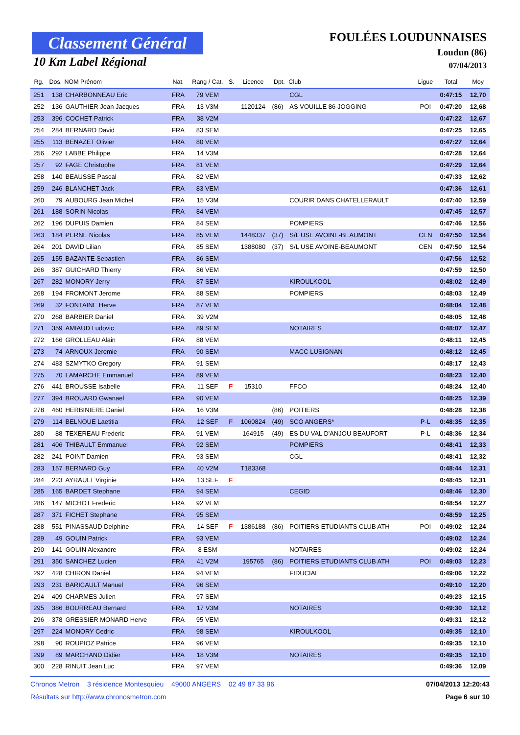Classement Général
10 Km Label Régional
FOULÉES LOUDUNNAISES
Loudun (86)
07/04/2013
| Rg. | Dos. | NOM Prénom | Nat. | Rang / Cat. | S. | Licence | Dpt. | Club | Ligue | Total | Moy |
| --- | --- | --- | --- | --- | --- | --- | --- | --- | --- | --- | --- |
| 251 | 138 | CHARBONNEAU Eric | FRA | 79 VEM | | | | CGL | | 0:47:15 | 12,70 |
| 252 | 136 | GAUTHIER Jean Jacques | FRA | 13 V3M | | 1120124 | (86) | AS VOUILLE 86 JOGGING | POI | 0:47:20 | 12,68 |
| 253 | 396 | COCHET Patrick | FRA | 38 V2M | | | | | | 0:47:22 | 12,67 |
| 254 | 284 | BERNARD David | FRA | 83 SEM | | | | | | 0:47:25 | 12,65 |
| 255 | 113 | BENAZET Olivier | FRA | 80 VEM | | | | | | 0:47:27 | 12,64 |
| 256 | 292 | LABBE Philippe | FRA | 14 V3M | | | | | | 0:47:28 | 12,64 |
| 257 | 92 | FAGE Christophe | FRA | 81 VEM | | | | | | 0:47:29 | 12,64 |
| 258 | 140 | BEAUSSE Pascal | FRA | 82 VEM | | | | | | 0:47:33 | 12,62 |
| 259 | 246 | BLANCHET Jack | FRA | 83 VEM | | | | | | 0:47:36 | 12,61 |
| 260 | 79 | AUBOURG Jean Michel | FRA | 15 V3M | | | | COURIR DANS CHATELLERAULT | | 0:47:40 | 12,59 |
| 261 | 188 | SORIN Nicolas | FRA | 84 VEM | | | | | | 0:47:45 | 12,57 |
| 262 | 196 | DUPUIS Damien | FRA | 84 SEM | | | | POMPIERS | | 0:47:46 | 12,56 |
| 263 | 184 | PERNE Nicolas | FRA | 85 VEM | | 1448337 | (37) | S/L USE AVOINE-BEAUMONT | CEN | 0:47:50 | 12,54 |
| 264 | 201 | DAVID Lilian | FRA | 85 SEM | | 1388080 | (37) | S/L USE AVOINE-BEAUMONT | CEN | 0:47:50 | 12,54 |
| 265 | 155 | BAZANTE Sebastien | FRA | 86 SEM | | | | | | 0:47:56 | 12,52 |
| 266 | 387 | GUICHARD Thierry | FRA | 86 VEM | | | | | | 0:47:59 | 12,50 |
| 267 | 282 | MONORY Jerry | FRA | 87 SEM | | | | KIROULKOOL | | 0:48:02 | 12,49 |
| 268 | 194 | FROMONT Jerome | FRA | 88 SEM | | | | POMPIERS | | 0:48:03 | 12,49 |
| 269 | 32 | FONTAINE Herve | FRA | 87 VEM | | | | | | 0:48:04 | 12,48 |
| 270 | 268 | BARBIER Daniel | FRA | 39 V2M | | | | | | 0:48:05 | 12,48 |
| 271 | 359 | AMIAUD Ludovic | FRA | 89 SEM | | | | NOTAIRES | | 0:48:07 | 12,47 |
| 272 | 166 | GROLLEAU Alain | FRA | 88 VEM | | | | | | 0:48:11 | 12,45 |
| 273 | 74 | ARNOUX Jeremie | FRA | 90 SEM | | | | MACC LUSIGNAN | | 0:48:12 | 12,45 |
| 274 | 483 | SZMYTKO Gregory | FRA | 91 SEM | | | | | | 0:48:17 | 12,43 |
| 275 | 70 | LAMARCHE Emmanuel | FRA | 89 VEM | | | | | | 0:48:23 | 12,40 |
| 276 | 441 | BROUSSE Isabelle | FRA | 11 SEF | F | 15310 | | FFCO | | 0:48:24 | 12,40 |
| 277 | 394 | BROUARD Gwanael | FRA | 90 VEM | | | | | | 0:48:25 | 12,39 |
| 278 | 460 | HERBINIERE Daniel | FRA | 16 V3M | | | (86) | POITIERS | | 0:48:28 | 12,38 |
| 279 | 114 | BELNOUE Laetitia | FRA | 12 SEF | F | 1060824 | (49) | SCO ANGERS* | P-L | 0:48:35 | 12,35 |
| 280 | 88 | TEXEREAU Frederic | FRA | 91 VEM | | 164915 | (49) | ES DU VAL D'ANJOU BEAUFORT | P-L | 0:48:36 | 12,34 |
| 281 | 406 | THIBAULT Emmanuel | FRA | 92 SEM | | | | POMPIERS | | 0:48:41 | 12,33 |
| 282 | 241 | POINT Damien | FRA | 93 SEM | | | | CGL | | 0:48:41 | 12,32 |
| 283 | 157 | BERNARD Guy | FRA | 40 V2M | | T183368 | | | | 0:48:44 | 12,31 |
| 284 | 223 | AYRAULT Virginie | FRA | 13 SEF | F | | | | | 0:48:45 | 12,31 |
| 285 | 165 | BARDET Stephane | FRA | 94 SEM | | | | CEGID | | 0:48:46 | 12,30 |
| 286 | 147 | MICHOT Frederic | FRA | 92 VEM | | | | | | 0:48:54 | 12,27 |
| 287 | 371 | FICHET Stephane | FRA | 95 SEM | | | | | | 0:48:59 | 12,25 |
| 288 | 551 | PINASSAUD Delphine | FRA | 14 SEF | F | 1386188 | (86) | POITIERS ETUDIANTS CLUB ATH | POI | 0:49:02 | 12,24 |
| 289 | 49 | GOUIN Patrick | FRA | 93 VEM | | | | | | 0:49:02 | 12,24 |
| 290 | 141 | GOUIN Alexandre | FRA | 8 ESM | | | | NOTAIRES | | 0:49:02 | 12,24 |
| 291 | 350 | SANCHEZ Lucien | FRA | 41 V2M | | 195765 | (86) | POITIERS ETUDIANTS CLUB ATH | POI | 0:49:03 | 12,23 |
| 292 | 428 | CHIRON Daniel | FRA | 94 VEM | | | | FIDUCIAL | | 0:49:06 | 12,22 |
| 293 | 231 | BARICAULT Manuel | FRA | 96 SEM | | | | | | 0:49:10 | 12,20 |
| 294 | 409 | CHARMES Julien | FRA | 97 SEM | | | | | | 0:49:23 | 12,15 |
| 295 | 386 | BOURREAU Bernard | FRA | 17 V3M | | | | NOTAIRES | | 0:49:30 | 12,12 |
| 296 | 378 | GRESSIER MONARD Herve | FRA | 95 VEM | | | | | | 0:49:31 | 12,12 |
| 297 | 224 | MONORY Cedric | FRA | 98 SEM | | | | KIROULKOOL | | 0:49:35 | 12,10 |
| 298 | 90 | ROUPIOZ Patrice | FRA | 96 VEM | | | | | | 0:49:35 | 12,10 |
| 299 | 89 | MARCHAND Didier | FRA | 18 V3M | | | | NOTAIRES | | 0:49:35 | 12,10 |
| 300 | 228 | RINUIT Jean Luc | FRA | 97 VEM | | | | | | 0:49:36 | 12,09 |
Chronos Metron 3 résidence Montesquieu 49000 ANGERS 02 49 87 33 96 07/04/2013 12:20:43
Résultats sur http://www.chronosmetron.com Page 6 sur 10